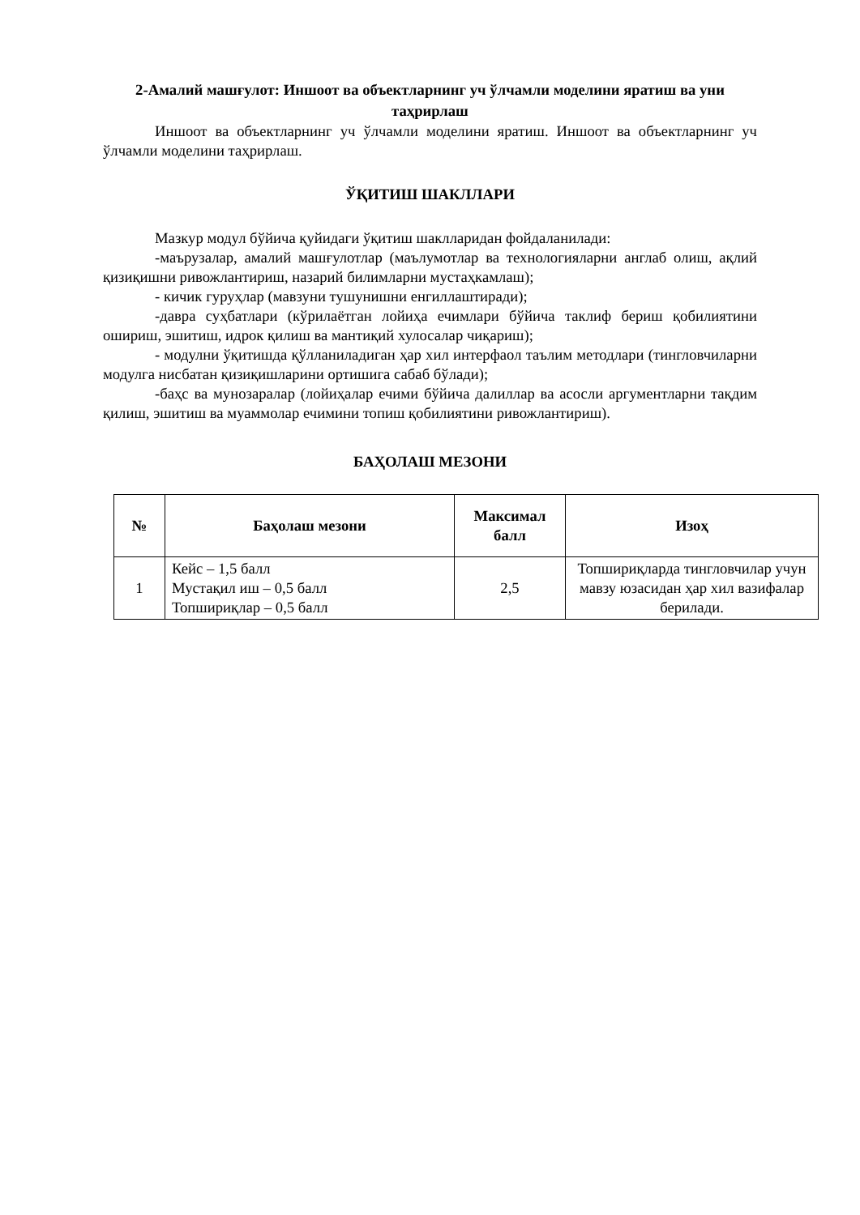2-Амалий машғулот: Иншоот ва объектларнинг уч ўлчамли моделини яратиш ва уни таҳрирлаш
Иншоот ва объектларнинг уч ўлчамли моделини яратиш. Иншоот ва объектларнинг уч ўлчамли моделини таҳрирлаш.
ЎҚИТИШ ШАКЛЛАРИ
Мазкур модул бўйича қуйидаги ўқитиш шаклларидан фойдаланилади:
-маърузалар, амалий машғулотлар (маълумотлар ва технологияларни англаб олиш, ақлий қизиқишни ривожлантириш, назарий билимларни мустаҳкамлаш);
- кичик гуруҳлар (мавзуни тушунишни енгиллаштиради);
-давра суҳбатлари (кўрилаётган лойиҳа ечимлари бўйича таклиф бериш қобилиятини ошириш, эшитиш, идрок қилиш ва мантиқий хулосалар чиқариш);
- модулни ўқитишда қўлланиладиган ҳар хил интерфаол таълим методлари (тингловчиларни модулга нисбатан қизиқишларини ортишига сабаб бўлади);
-баҳс ва мунозаралар (лойиҳалар ечими бўйича далиллар ва асосли аргументларни тақдим қилиш, эшитиш ва муаммолар ечимини топиш қобилиятини ривожлантириш).
БАҲОЛАШ МЕЗОНИ
| № | Баҳолаш мезони | Максимал балл | Изоҳ |
| --- | --- | --- | --- |
| 1 | Кейс – 1,5 балл Мустақил иш – 0,5 балл Топшириқлар – 0,5 балл | 2,5 | Топшириқларда тингловчилар учун мавзу юзасидан ҳар хил вазифалар берилади. |